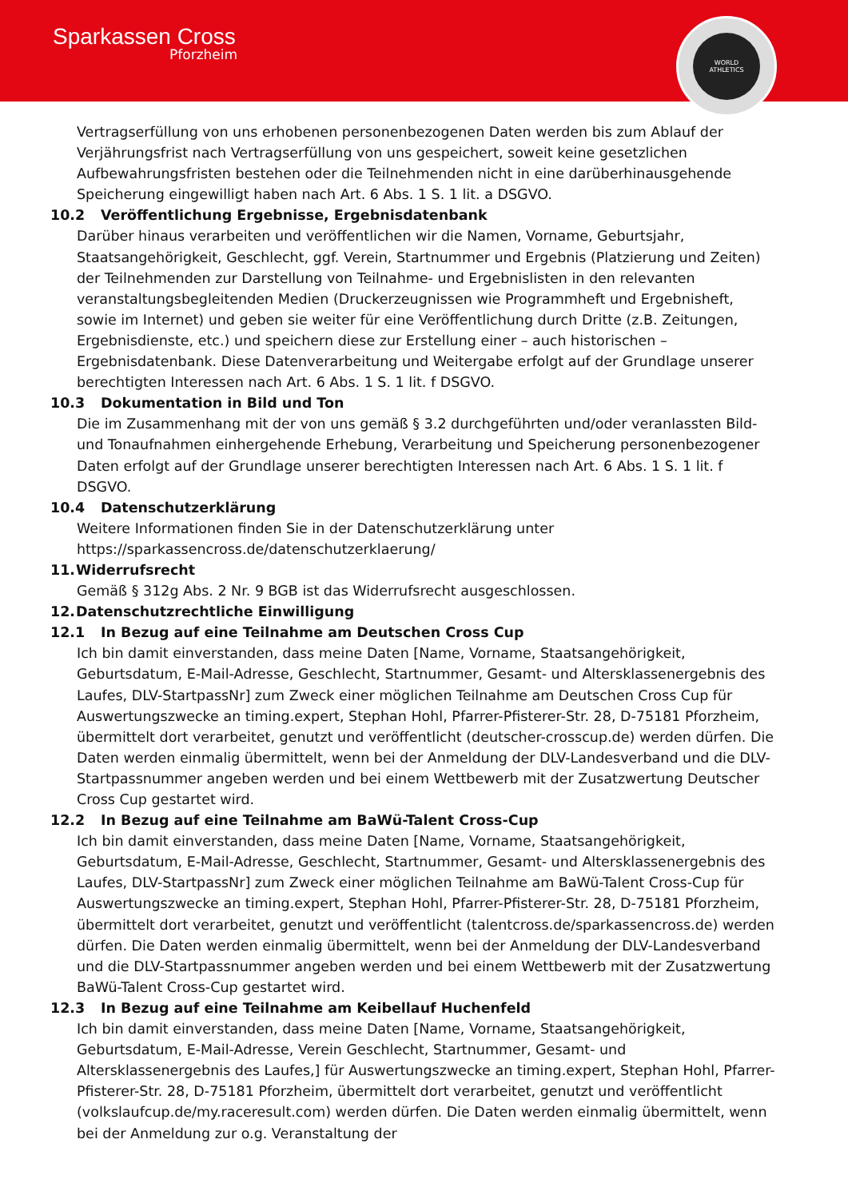Sparkassen Cross
Pforzheim
WORLD
ATHLETICS
Vertragserfüllung von uns erhobenen personenbezogenen Daten werden bis zum Ablauf der Verjährungsfrist nach Vertragserfüllung von uns gespeichert, soweit keine gesetzlichen Aufbewahrungsfristen bestehen oder die Teilnehmenden nicht in eine darüberhinausgehende Speicherung eingewilligt haben nach Art. 6 Abs. 1 S. 1 lit. a DSGVO.
10.2 Veröffentlichung Ergebnisse, Ergebnisdatenbank
Darüber hinaus verarbeiten und veröffentlichen wir die Namen, Vorname, Geburtsjahr, Staatsangehörigkeit, Geschlecht, ggf. Verein, Startnummer und Ergebnis (Platzierung und Zeiten) der Teilnehmenden zur Darstellung von Teilnahme- und Ergebnislisten in den relevanten veranstaltungsbegleitenden Medien (Druckerzeugnissen wie Programmheft und Ergebnisheft, sowie im Internet) und geben sie weiter für eine Veröffentlichung durch Dritte (z.B. Zeitungen, Ergebnisdienste, etc.) und speichern diese zur Erstellung einer – auch historischen –Ergebnisdatenbank. Diese Datenverarbeitung und Weitergabe erfolgt auf der Grundlage unserer berechtigten Interessen nach Art. 6 Abs. 1 S. 1 lit. f DSGVO.
10.3 Dokumentation in Bild und Ton
Die im Zusammenhang mit der von uns gemäß § 3.2 durchgeführten und/oder veranlassten Bild- und Tonaufnahmen einhergehende Erhebung, Verarbeitung und Speicherung personenbezogener Daten erfolgt auf der Grundlage unserer berechtigten Interessen nach Art. 6 Abs. 1 S. 1 lit. f DSGVO.
10.4 Datenschutzerklärung
Weitere Informationen finden Sie in der Datenschutzerklärung unter https://sparkassencross.de/datenschutzerklaerung/
11. Widerrufsrecht
Gemäß § 312g Abs. 2 Nr. 9 BGB ist das Widerrufsrecht ausgeschlossen.
12. Datenschutzrechtliche Einwilligung
12.1 In Bezug auf eine Teilnahme am Deutschen Cross Cup
Ich bin damit einverstanden, dass meine Daten [Name, Vorname, Staatsangehörigkeit, Geburtsdatum, E-Mail-Adresse, Geschlecht, Startnummer, Gesamt- und Altersklassenergebnis des Laufes, DLV-StartpassNr] zum Zweck einer möglichen Teilnahme am Deutschen Cross Cup für Auswertungszwecke an timing.expert, Stephan Hohl, Pfarrer-Pfisterer-Str. 28, D-75181 Pforzheim, übermittelt dort verarbeitet, genutzt und veröffentlicht (deutscher-crosscup.de) werden dürfen. Die Daten werden einmalig übermittelt, wenn bei der Anmeldung der DLV-Landesverband und die DLV-Startpassnummer angeben werden und bei einem Wettbewerb mit der Zusatzwertung Deutscher Cross Cup gestartet wird.
12.2 In Bezug auf eine Teilnahme am BaWü-Talent Cross-Cup
Ich bin damit einverstanden, dass meine Daten [Name, Vorname, Staatsangehörigkeit, Geburtsdatum, E-Mail-Adresse, Geschlecht, Startnummer, Gesamt- und Altersklassenergebnis des Laufes, DLV-StartpassNr] zum Zweck einer möglichen Teilnahme am BaWü-Talent Cross-Cup für Auswertungszwecke an timing.expert, Stephan Hohl, Pfarrer-Pfisterer-Str. 28, D-75181 Pforzheim, übermittelt dort verarbeitet, genutzt und veröffentlicht (talentcross.de/sparkassencross.de) werden dürfen. Die Daten werden einmalig übermittelt, wenn bei der Anmeldung der DLV-Landesverband und die DLV-Startpassnummer angeben werden und bei einem Wettbewerb mit der Zusatzwertung BaWü-Talent Cross-Cup gestartet wird.
12.3 In Bezug auf eine Teilnahme am Keibellauf Huchenfeld
Ich bin damit einverstanden, dass meine Daten [Name, Vorname, Staatsangehörigkeit, Geburtsdatum, E-Mail-Adresse, Verein Geschlecht, Startnummer, Gesamt- und Altersklassenergebnis des Laufes,] für Auswertungszwecke an timing.expert, Stephan Hohl, Pfarrer-Pfisterer-Str. 28, D-75181 Pforzheim, übermittelt dort verarbeitet, genutzt und veröffentlicht (volkslaufcup.de/my.raceresult.com) werden dürfen. Die Daten werden einmalig übermittelt, wenn bei der Anmeldung zur o.g. Veranstaltung der